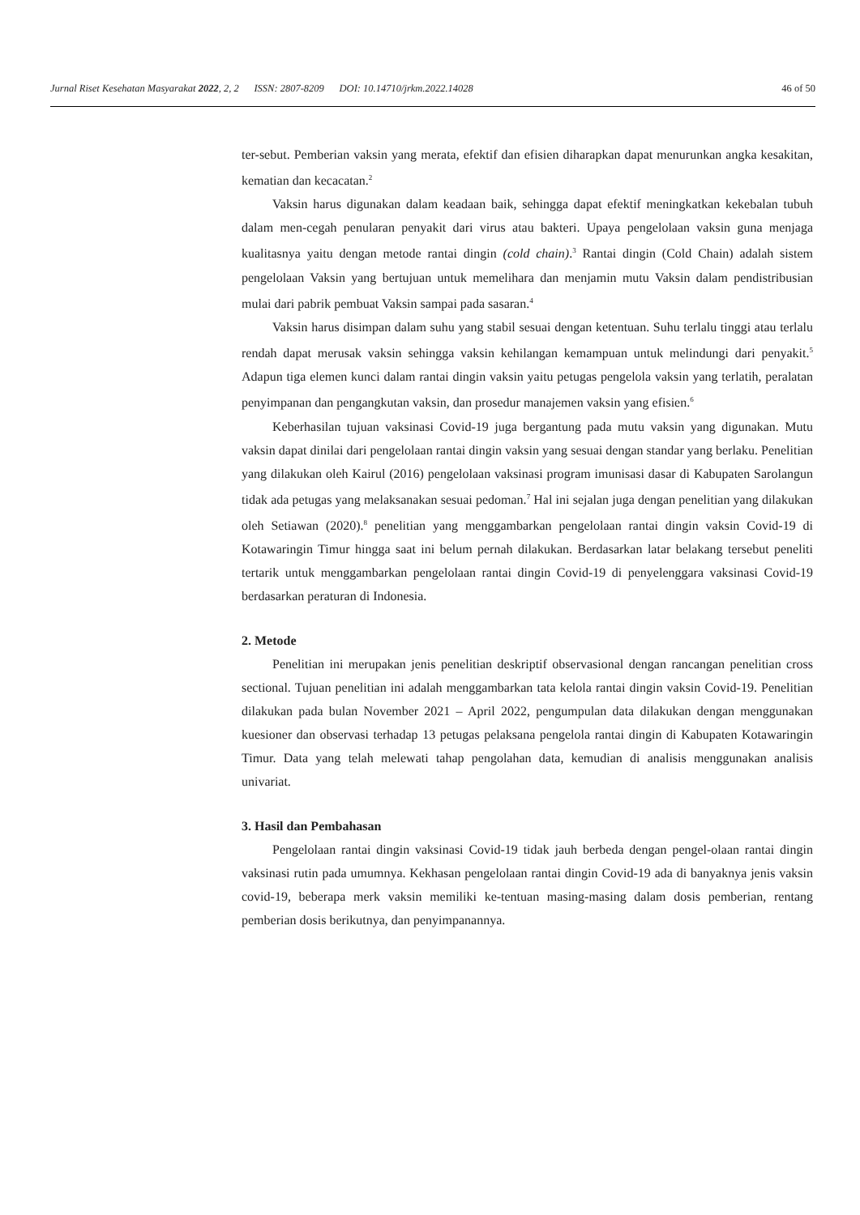Jurnal Riset Kesehatan Masyarakat 2022, 2, 2 ISSN: 2807-8209 DOI: 10.14710/jrkm.2022.14028 46 of 50
ter-sebut. Pemberian vaksin yang merata, efektif dan efisien diharapkan dapat menurunkan angka kesakitan, kematian dan kecacatan.<sup>2</sup>
Vaksin harus digunakan dalam keadaan baik, sehingga dapat efektif meningkatkan kekebalan tubuh dalam men-cegah penularan penyakit dari virus atau bakteri. Upaya pengelolaan vaksin guna menjaga kualitasnya yaitu dengan metode rantai dingin (cold chain).<sup>3</sup> Rantai dingin (Cold Chain) adalah sistem pengelolaan Vaksin yang bertujuan untuk memelihara dan menjamin mutu Vaksin dalam pendistribusian mulai dari pabrik pembuat Vaksin sampai pada sasaran.<sup>4</sup>
Vaksin harus disimpan dalam suhu yang stabil sesuai dengan ketentuan. Suhu terlalu tinggi atau terlalu rendah dapat merusak vaksin sehingga vaksin kehilangan kemampuan untuk melindungi dari penyakit.<sup>5</sup> Adapun tiga elemen kunci dalam rantai dingin vaksin yaitu petugas pengelola vaksin yang terlatih, peralatan penyimpanan dan pengangkutan vaksin, dan prosedur manajemen vaksin yang efisien.<sup>6</sup>
Keberhasilan tujuan vaksinasi Covid-19 juga bergantung pada mutu vaksin yang digunakan. Mutu vaksin dapat dinilai dari pengelolaan rantai dingin vaksin yang sesuai dengan standar yang berlaku. Penelitian yang dilakukan oleh Kairul (2016) pengelolaan vaksinasi program imunisasi dasar di Kabupaten Sarolangun tidak ada petugas yang melaksanakan sesuai pedoman.<sup>7</sup> Hal ini sejalan juga dengan penelitian yang dilakukan oleh Setiawan (2020).<sup>8</sup> penelitian yang menggambarkan pengelolaan rantai dingin vaksin Covid-19 di Kotawaringin Timur hingga saat ini belum pernah dilakukan. Berdasarkan latar belakang tersebut peneliti tertarik untuk menggambarkan pengelolaan rantai dingin Covid-19 di penyelenggara vaksinasi Covid-19 berdasarkan peraturan di Indonesia.
2. Metode
Penelitian ini merupakan jenis penelitian deskriptif observasional dengan rancangan penelitian cross sectional. Tujuan penelitian ini adalah menggambarkan tata kelola rantai dingin vaksin Covid-19. Penelitian dilakukan pada bulan November 2021 – April 2022, pengumpulan data dilakukan dengan menggunakan kuesioner dan observasi terhadap 13 petugas pelaksana pengelola rantai dingin di Kabupaten Kotawaringin Timur. Data yang telah melewati tahap pengolahan data, kemudian di analisis menggunakan analisis univariat.
3. Hasil dan Pembahasan
Pengelolaan rantai dingin vaksinasi Covid-19 tidak jauh berbeda dengan pengel-olaan rantai dingin vaksinasi rutin pada umumnya. Kekhasan pengelolaan rantai dingin Covid-19 ada di banyaknya jenis vaksin covid-19, beberapa merk vaksin memiliki ke-tentuan masing-masing dalam dosis pemberian, rentang pemberian dosis berikutnya, dan penyimpanannya.